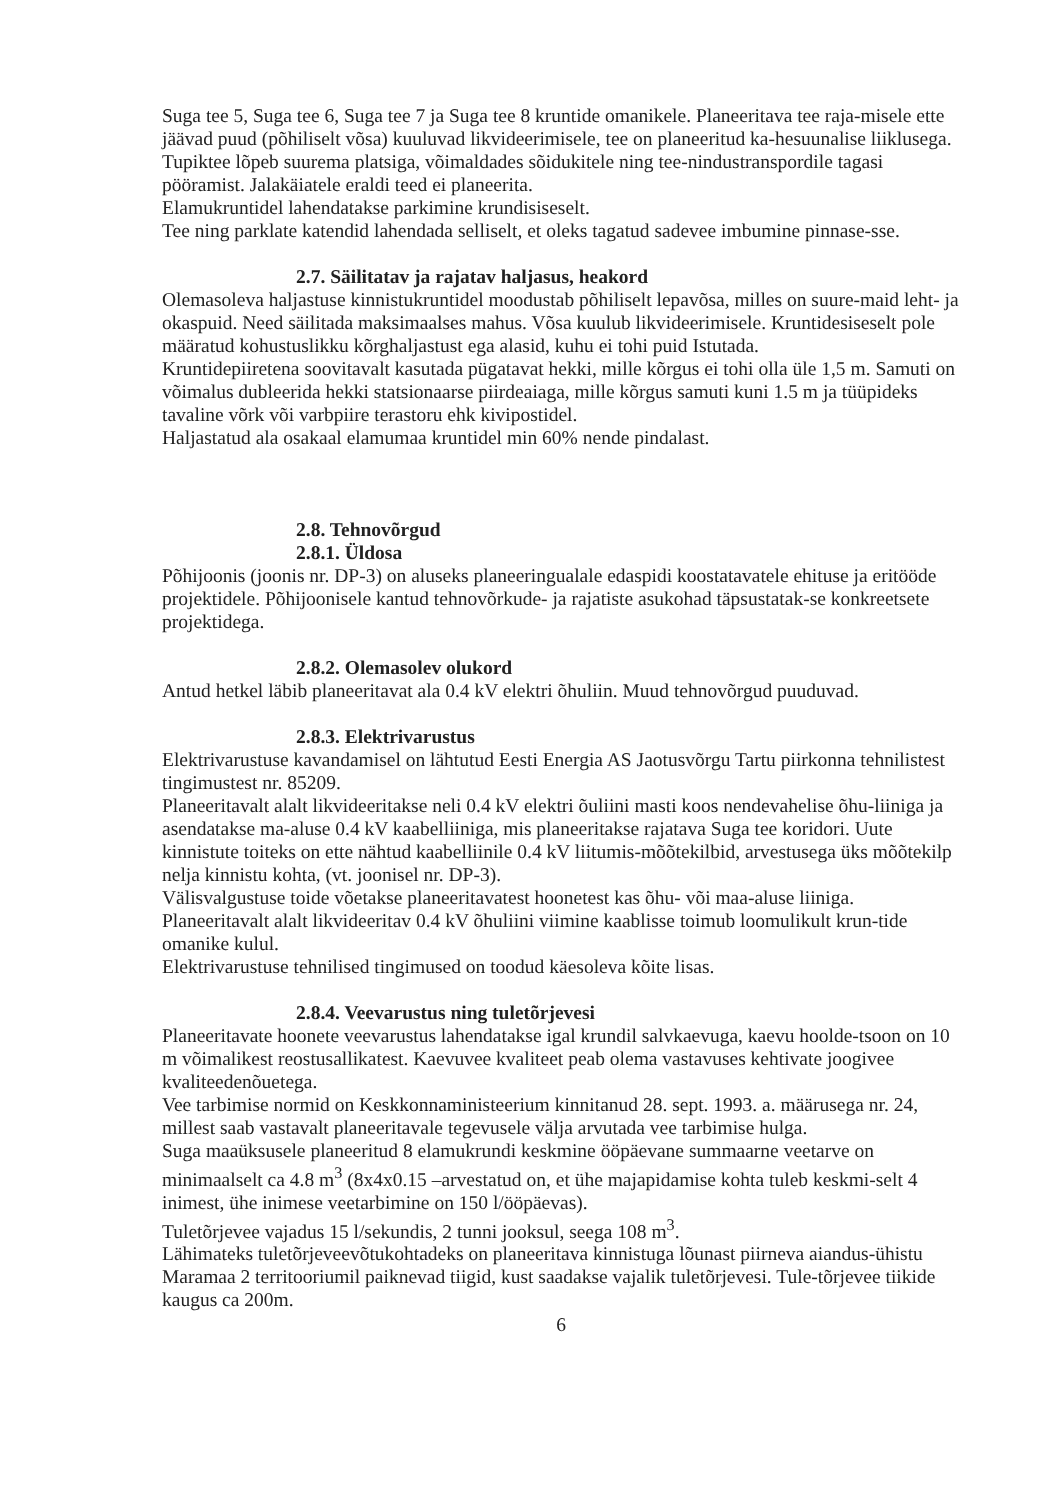Suga tee 5, Suga tee 6, Suga tee 7 ja Suga tee 8 kruntide omanikele. Planeeritava tee raja-misele ette jäävad puud (põhiliselt võsa) kuuluvad likvideerimisele, tee on planeeritud ka-hesuunalise liiklusega. Tupiktee lõpeb suurema platsiga, võimaldades sõidukitele ning tee-nindustranspordile tagasi pööramist. Jalakäiatele eraldi teed ei planeerita.
Elamukruntidel lahendatakse parkimine krundisiseselt.
Tee ning parklate katendid lahendada selliselt, et oleks tagatud sadevee imbumine pinnase-sse.
2.7. Säilitatav ja rajatav haljasus, heakord
Olemasoleva haljastuse kinnistukruntidel moodustab põhiliselt lepavõsa, milles on suure-maid leht- ja okaspuid. Need säilitada maksimaalses mahus. Võsa kuulub likvideerimisele. Kruntidesiseselt pole määratud kohustuslikku kõrghaljastust ega alasid, kuhu ei tohi puid Istutada.
Kruntidepiiretena soovitavalt kasutada pügatavat hekki, mille kõrgus ei tohi olla üle 1,5 m. Samuti on võimalus dubleerida hekki statsionaarse piirdeaiaga, mille kõrgus samuti kuni 1.5 m ja tüüpideks tavaline võrk või varbpiire terastoru ehk kivipostidel.
Haljastatud ala osakaal elamumaa kruntidel min 60% nende pindalast.
2.8. Tehnovõrgud
2.8.1. Üldosa
Põhijoonis (joonis nr. DP-3) on aluseks planeeringualale edaspidi koostatavatele ehituse ja eritööde projektidele. Põhijoonisele kantud tehnovõrkude- ja rajatiste asukohad täpsustatak-se konkreetsete projektidega.
2.8.2. Olemasolev olukord
Antud hetkel läbib planeeritavat ala 0.4 kV elektri õhuliin. Muud tehnovõrgud puuduvad.
2.8.3. Elektrivarustus
Elektrivarustuse kavandamisel on lähtutud Eesti Energia AS Jaotusvõrgu Tartu piirkonna tehnilistest tingimustest nr. 85209.
Planeeritavalt alalt likvideeritakse neli 0.4 kV elektri õuliini masti koos nendevahelise õhu-liiniga ja asendatakse ma-aluse 0.4 kV kaabelliiniga, mis planeeritakse rajatava Suga tee koridori. Uute kinnistute toiteks on ette nähtud kaabelliinile 0.4 kV liitumis-mõõtekilbid, arvestusega üks mõõtekilp nelja kinnistu kohta, (vt. joonisel nr. DP-3).
Välisvalgustuse toide võetakse planeeritavatest hoonetest kas õhu- või maa-aluse liiniga.
Planeeritavalt alalt likvideeritav 0.4 kV õhuliini viimine kaablisse toimub loomulikult krun-tide omanike kulul.
Elektrivarustuse tehnilised tingimused on toodud käesoleva kõite lisas.
2.8.4. Veevarustus ning tuletõrjevesi
Planeeritavate hoonete veevarustus lahendatakse igal krundil salvkaevuga, kaevu hoolde-tsoon on 10 m võimalikest reostusallikatest. Kaevuvee kvaliteet peab olema vastavuses kehtivate joogivee kvaliteedenõuetega.
Vee tarbimise normid on Keskkonnaministeerium kinnitanud 28. sept. 1993. a. määrusega nr. 24, millest saab vastavalt planeeritavale tegevusele välja arvutada vee tarbimise hulga.
Suga maaüksusele planeeritud 8 elamukrundi keskmine ööpäevane summaarne veetarve on minimaalselt ca 4.8 m<sup>3</sup> (8x4x0.15 –arvestatud on, et ühe majapidamise kohta tuleb keskmi-selt 4 inimest, ühe inimese veetarbimine on 150 l/ööpäevas).
Tuletõrjevee vajadus 15 l/sekundis, 2 tunni jooksul, seega 108 m<sup>3</sup>.
Lähimateks tuletõrjeveevõtukohtadeks on planeeritava kinnistuga lõunast piirneva aiandus-ühistu Maramaa 2 territooriumil paiknevad tiigid, kust saadakse vajalik tuletõrjevesi. Tule-tõrjevee tiikide kaugus ca 200m.
6